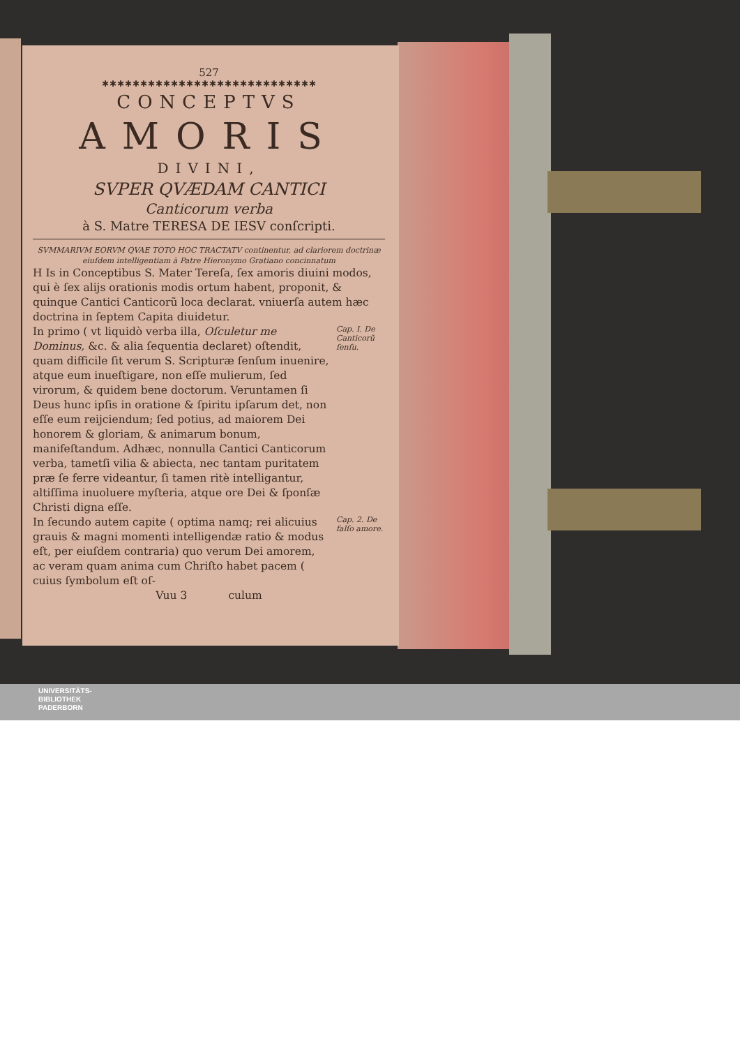527
✱✱✱✱✱✱✱✱✱✱✱✱✱✱✱✱✱✱✱✱✱✱✱✱✱✱✱✱
CONCEPTVS
AMORIS
DIVINI,
SVPER QVÆDAM CANTICI
Canticorum verba
à S. Matre TERESA DE IESV conſcripti.
SVMMARIVM EORVM QVAE TOTO HOC TRACTATV continentur, ad clariorem doctrinæ eiuſdem intelligentiam à Patre Hieronymo Gratiano concinnatum
H Is in Conceptibus S. Mater Tereſa, ſex amoris diuini modos, qui è ſex alijs orationis modis ortum habent, proponit, & quinque Cantici Canticorũ loca declarat. vniuerſa autem hæc doctrina in ſeptem Capita diuidetur.
In primo ( vt liquidò verba illa, Oſculetur me Dominus, &c. & alia ſequentia declaret) oſtendit, quam difficile ſit verum S. Scripturæ ſenſum inuenire, atque eum inueſtigare, non eſſe mulierum, ſed virorum, & quidem bene doctorum. Veruntamen ſi Deus hunc ipſis in oratione & ſpiritu ipſarum det, non eſſe eum reijciendum; ſed potius, ad maiorem Dei honorem & gloriam, & animarum bonum, manifeſtandum. Adhæc, nonnulla Cantici Canticorum verba, tametſi vilia & abiecta, nec tantam puritatem præ ſe ferre videantur, ſi tamen ritè intelligantur, altiſſima inuoluere myſteria, atque ore Dei & ſponſæ Christi digna eſſe.
Cap. I. De Canticorũ ſenſu.
In ſecundo autem capite ( optima namq; rei alicuius grauis & magni momenti intelligendæ ratio & modus eſt, per eiuſdem contraria) quo verum Dei amorem, ac veram quam anima cum Chriſto habet pacem ( cuius ſymbolum eſt oſ-
Cap. 2. De falſo amore.
Vuu 3 culum
UNIVERSITÄTS-
BIBLIOTHEK
PADERBORN